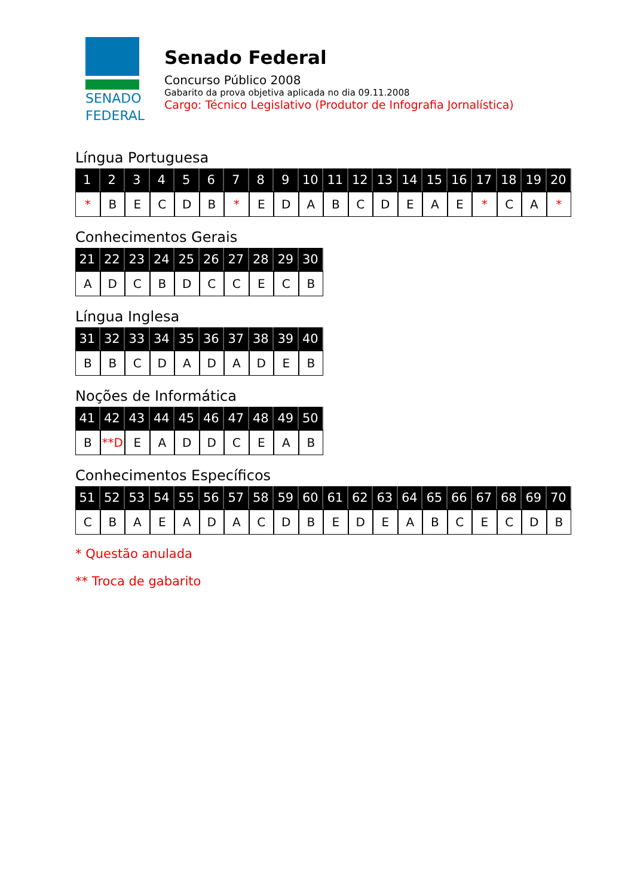SENADO
FEDERAL
Senado Federal
Concurso Público 2008
Gabarito da prova objetiva aplicada no dia 09.11.2008
Cargo: Técnico Legislativo (Produtor de Infografia Jornalística)
Língua Portuguesa
| 1 | 2 | 3 | 4 | 5 | 6 | 7 | 8 | 9 | 10 | 11 | 12 | 13 | 14 | 15 | 16 | 17 | 18 | 19 | 20 |
| --- | --- | --- | --- | --- | --- | --- | --- | --- | --- | --- | --- | --- | --- | --- | --- | --- | --- | --- | --- |
| * | B | E | C | D | B | * | E | D | A | B | C | D | E | A | E | * | C | A | * |
Conhecimentos Gerais
| 21 | 22 | 23 | 24 | 25 | 26 | 27 | 28 | 29 | 30 |
| --- | --- | --- | --- | --- | --- | --- | --- | --- | --- |
| A | D | C | B | D | C | C | E | C | B |
Língua Inglesa
| 31 | 32 | 33 | 34 | 35 | 36 | 37 | 38 | 39 | 40 |
| --- | --- | --- | --- | --- | --- | --- | --- | --- | --- |
| B | B | C | D | A | D | A | D | E | B |
Noções de Informática
| 41 | 42 | 43 | 44 | 45 | 46 | 47 | 48 | 49 | 50 |
| --- | --- | --- | --- | --- | --- | --- | --- | --- | --- |
| B | **D | E | A | D | D | C | E | A | B |
Conhecimentos Específicos
| 51 | 52 | 53 | 54 | 55 | 56 | 57 | 58 | 59 | 60 | 61 | 62 | 63 | 64 | 65 | 66 | 67 | 68 | 69 | 70 |
| --- | --- | --- | --- | --- | --- | --- | --- | --- | --- | --- | --- | --- | --- | --- | --- | --- | --- | --- | --- |
| C | B | A | E | A | D | A | C | D | B | E | D | E | A | B | C | E | C | D | B |
* Questão anulada
** Troca de gabarito